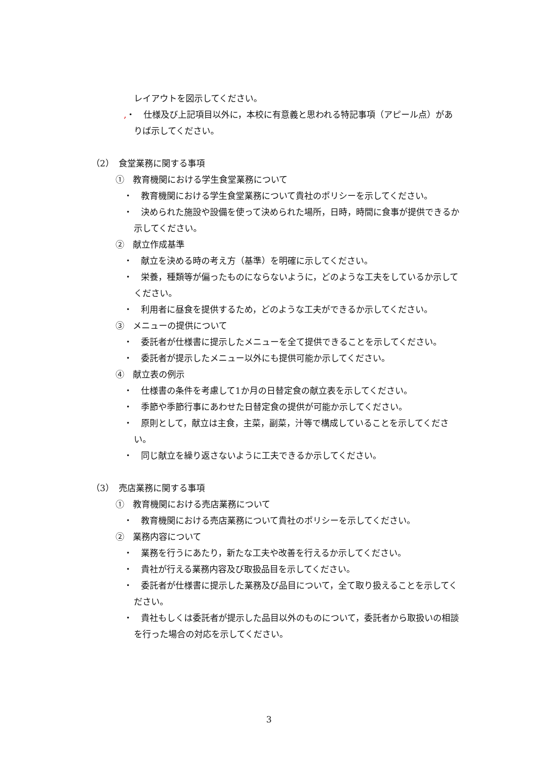レイアウトを図示してください。
,・　仕様及び上記項目以外に，本校に有意義と思われる特記事項（アピール点）がありば示してください。
（2）　食堂業務に関する事項
①　教育機関における学生食堂業務について
・　教育機関における学生食堂業務について貴社のポリシーを示してください。
・　決められた施設や設備を使って決められた場所，日時，時間に食事が提供できるか示してください。
②　献立作成基準
・　献立を決める時の考え方（基準）を明確に示してください。
・　栄養，種類等が偏ったものにならないように，どのような工夫をしているか示してください。
・　利用者に昼食を提供するため，どのような工夫ができるか示してください。
③　メニューの提供について
・　委託者が仕様書に提示したメニューを全て提供できることを示してください。
・　委託者が提示したメニュー以外にも提供可能か示してください。
④　献立表の例示
・　仕様書の条件を考慮して1か月の日替定食の献立表を示してください。
・　季節や季節行事にあわせた日替定食の提供が可能か示してください。
・　原則として，献立は主食，主菜，副菜，汁等で構成していることを示してください。
・　同じ献立を繰り返さないように工夫できるか示してください。
（3）　売店業務に関する事項
①　教育機関における売店業務について
・　教育機関における売店業務について貴社のポリシーを示してください。
②　業務内容について
・　業務を行うにあたり，新たな工夫や改善を行えるか示してください。
・　貴社が行える業務内容及び取扱品目を示してください。
・　委託者が仕様書に提示した業務及び品目について，全て取り扱えることを示してください。
・　貴社もしくは委託者が提示した品目以外のものについて，委託者から取扱いの相談を行った場合の対応を示してください。
3